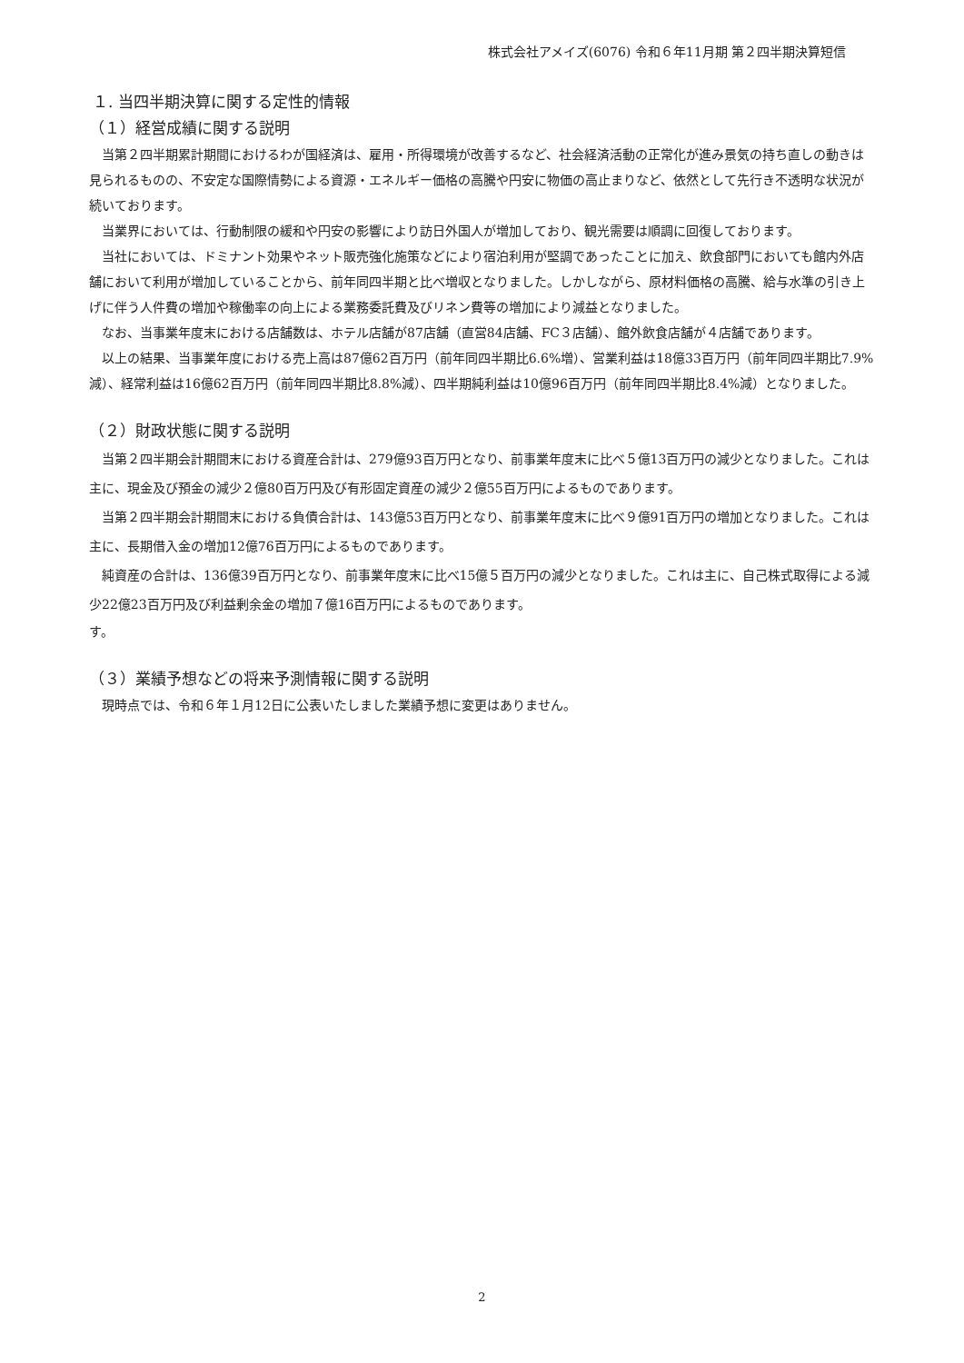株式会社アメイズ(6076) 令和６年11月期 第２四半期決算短信
１. 当四半期決算に関する定性的情報
（１）経営成績に関する説明
当第２四半期累計期間におけるわが国経済は、雇用・所得環境が改善するなど、社会経済活動の正常化が進み景気の持ち直しの動きは見られるものの、不安定な国際情勢による資源・エネルギー価格の高騰や円安に物価の高止まりなど、依然として先行き不透明な状況が続いております。
当業界においては、行動制限の緩和や円安の影響により訪日外国人が増加しており、観光需要は順調に回復しております。
当社においては、ドミナント効果やネット販売強化施策などにより宿泊利用が堅調であったことに加え、飲食部門においても館内外店舗において利用が増加していることから、前年同四半期と比べ増収となりました。しかしながら、原材料価格の高騰、給与水準の引き上げに伴う人件費の増加や稼働率の向上による業務委託費及びリネン費等の増加により減益となりました。
なお、当事業年度末における店舗数は、ホテル店舗が87店舗（直営84店舗、FC３店舗）、館外飲食店舗が４店舗であります。
以上の結果、当事業年度における売上高は87億62百万円（前年同四半期比6.6%増）、営業利益は18億33百万円（前年同四半期比7.9%減）、経常利益は16億62百万円（前年同四半期比8.8%減）、四半期純利益は10億96百万円（前年同四半期比8.4%減）となりました。
（２）財政状態に関する説明
当第２四半期会計期間末における資産合計は、279億93百万円となり、前事業年度末に比べ５億13百万円の減少となりました。これは主に、現金及び預金の減少２億80百万円及び有形固定資産の減少２億55百万円によるものであります。
当第２四半期会計期間末における負債合計は、143億53百万円となり、前事業年度末に比べ９億91百万円の増加となりました。これは主に、長期借入金の増加12億76百万円によるものであります。
純資産の合計は、136億39百万円となり、前事業年度末に比べ15億５百万円の減少となりました。これは主に、自己株式取得による減少22億23百万円及び利益剰余金の増加７億16百万円によるものであります。
す。
（３）業績予想などの将来予測情報に関する説明
現時点では、令和６年１月12日に公表いたしました業績予想に変更はありません。
2